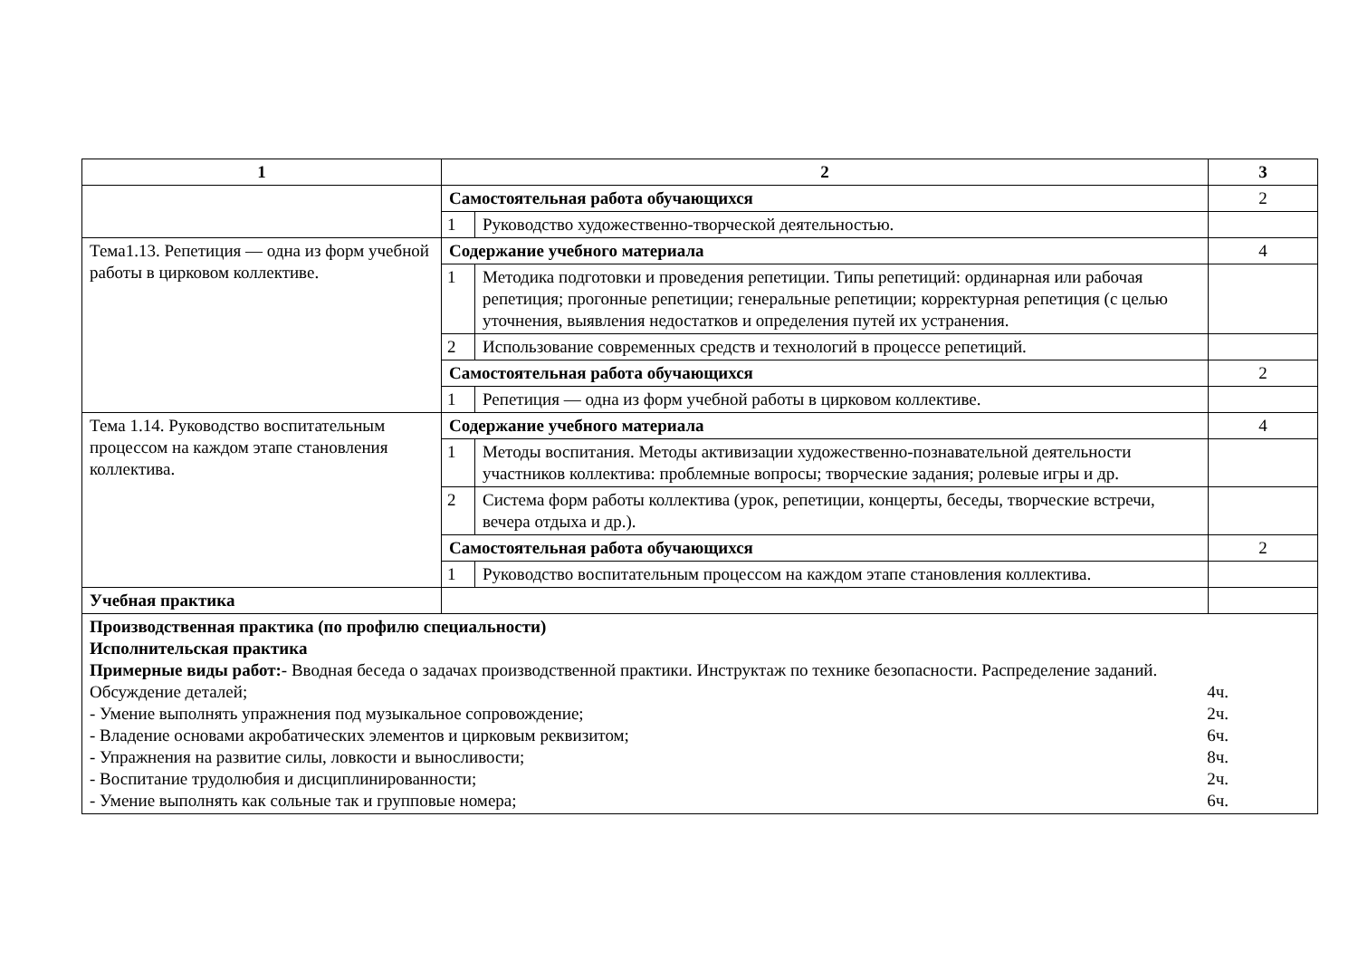| 1 | 2 | | 3 |
| --- | --- | --- | --- |
| | Самостоятельная работа обучающихся | | 2 |
| | 1 | Руководство художественно-творческой деятельностью. | |
| Тема1.13. Репетиция — одна из форм учебной работы в цирковом коллективе. | Содержание учебного материала | | 4 |
| | 1 | Методика подготовки и проведения репетиции. Типы репетиций: ординарная или рабочая репетиция; прогонные репетиции; генеральные репетиции; корректурная репетиция (с целью уточнения, выявления недостатков и определения путей их устранения. | |
| | 2 | Использование современных средств и технологий в процессе репетиций. | |
| | Самостоятельная работа обучающихся | | 2 |
| | 1 | Репетиция — одна из форм учебной работы в цирковом коллективе. | |
| Тема 1.14. Руководство воспитательным процессом на каждом этапе становления коллектива. | Содержание учебного материала | | 4 |
| | 1 | Методы воспитания. Методы активизации художественно-познавательной деятельности участников коллектива: проблемные вопросы; творческие задания; ролевые игры и др. | |
| | 2 | Система форм работы коллектива (урок, репетиции, концерты, беседы, творческие встречи, вечера отдыха и др.). | |
| | Самостоятельная работа обучающихся | | 2 |
| | 1 | Руководство воспитательным процессом на каждом этапе становления коллектива. | |
| Учебная практика | | | |
| Производственная практика (по профилю специальности) Исполнительская практика Примерные виды работ: - Вводная беседа о задачах производственной практики. Инструктаж по технике безопасности. Распределение заданий. Обсуждение деталей; 4ч. - Умение выполнять упражнения под музыкальное сопровождение; 2ч. - Владение основами акробатических элементов и цирковым реквизитом; 6ч. - Упражнения на развитие силы, ловкости и выносливости; 8ч. - Воспитание трудолюбия и дисциплинированности; 2ч. - Умение выполнять как сольные так и групповые номера; 6ч. | | | |